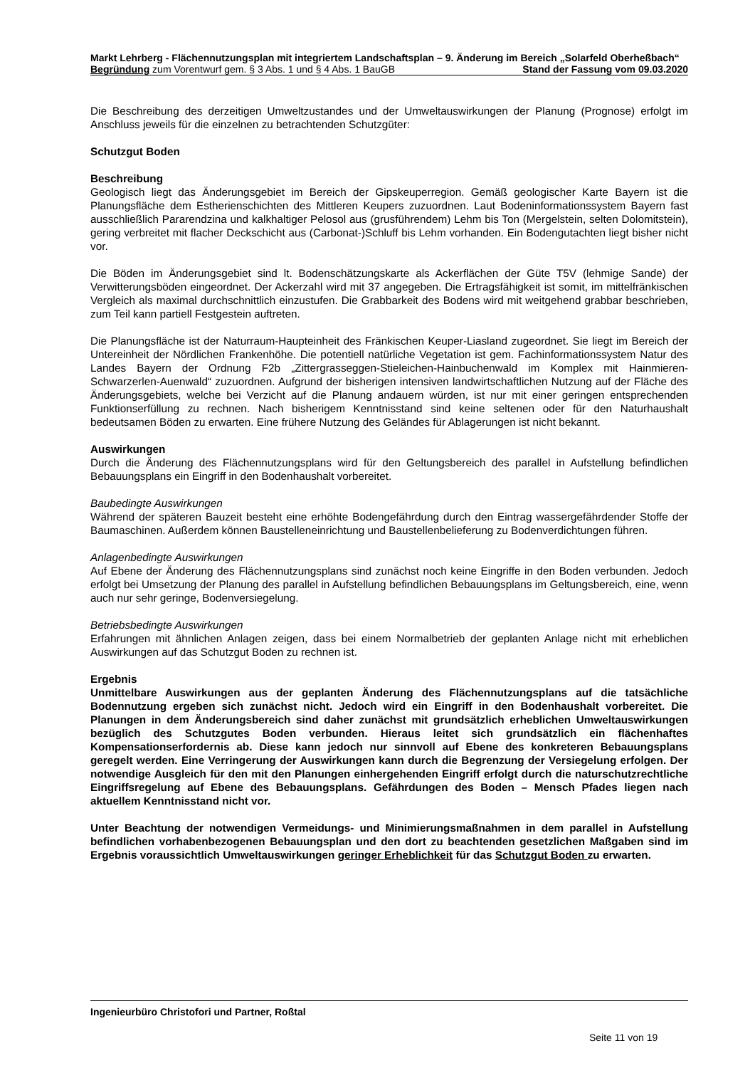Markt Lehrberg - Flächennutzungsplan mit integriertem Landschaftsplan – 9. Änderung im Bereich „Solarfeld Oberheßbach“
Begründung zum Vorentwurf gem. § 3 Abs. 1 und § 4 Abs. 1 BauGB Stand der Fassung vom 09.03.2020
Die Beschreibung des derzeitigen Umweltzustandes und der Umweltauswirkungen der Planung (Prognose) erfolgt im Anschluss jeweils für die einzelnen zu betrachtenden Schutzgüter:
Schutzgut Boden
Beschreibung
Geologisch liegt das Änderungsgebiet im Bereich der Gipskeuperregion. Gemäß geologischer Karte Bayern ist die Planungsfläche dem Estherienschichten des Mittleren Keupers zuzuordnen. Laut Bodeninformationssystem Bayern fast ausschließlich Pararendzina und kalkhaltiger Pelosol aus (grusführendem) Lehm bis Ton (Mergelstein, selten Dolomitstein), gering verbreitet mit flacher Deckschicht aus (Carbonat-)Schluff bis Lehm vorhanden. Ein Bodengutachten liegt bisher nicht vor.
Die Böden im Änderungsgebiet sind lt. Bodenschätzungskarte als Ackerflächen der Güte T5V (lehmige Sande) der Verwitterungsböden eingeordnet. Der Ackerzahl wird mit 37 angegeben. Die Ertragsfähigkeit ist somit, im mittelfränkischen Vergleich als maximal durchschnittlich einzustufen. Die Grabbarkeit des Bodens wird mit weitgehend grabbar beschrieben, zum Teil kann partiell Festgestein auftreten.
Die Planungsfläche ist der Naturraum-Haupteinheit des Fränkischen Keuper-Liasland zugeordnet. Sie liegt im Bereich der Untereinheit der Nördlichen Frankenhöhe. Die potentiell natürliche Vegetation ist gem. Fachinformationssystem Natur des Landes Bayern der Ordnung F2b „Zittergrasseggen-Stieleichen-Hainbuchenwald im Komplex mit Hainmieren-Schwarzerlen-Auenwald“ zuzuordnen. Aufgrund der bisherigen intensiven landwirtschaftlichen Nutzung auf der Fläche des Änderungsgebiets, welche bei Verzicht auf die Planung andauern würden, ist nur mit einer geringen entsprechenden Funktionserfüllung zu rechnen. Nach bisherigem Kenntnisstand sind keine seltenen oder für den Naturhaushalt bedeutsamen Böden zu erwarten. Eine frühere Nutzung des Geländes für Ablagerungen ist nicht bekannt.
Auswirkungen
Durch die Änderung des Flächennutzungsplans wird für den Geltungsbereich des parallel in Aufstellung befindlichen Bebauungsplans ein Eingriff in den Bodenhaushalt vorbereitet.
Baubedingte Auswirkungen
Während der späteren Bauzeit besteht eine erhöhte Bodengefährdung durch den Eintrag wassergefährdender Stoffe der Baumaschinen. Außerdem können Baustelleneinrichtung und Baustellenbelieferung zu Bodenverdichtungen führen.
Anlagenbedingte Auswirkungen
Auf Ebene der Änderung des Flächennutzungsplans sind zunächst noch keine Eingriffe in den Boden verbunden. Jedoch erfolgt bei Umsetzung der Planung des parallel in Aufstellung befindlichen Bebauungsplans im Geltungsbereich, eine, wenn auch nur sehr geringe, Bodenversiegelung.
Betriebsbedingte Auswirkungen
Erfahrungen mit ähnlichen Anlagen zeigen, dass bei einem Normalbetrieb der geplanten Anlage nicht mit erheblichen Auswirkungen auf das Schutzgut Boden zu rechnen ist.
Ergebnis
Unmittelbare Auswirkungen aus der geplanten Änderung des Flächennutzungsplans auf die tatsächliche Bodennutzung ergeben sich zunächst nicht. Jedoch wird ein Eingriff in den Bodenhaushalt vorbereitet. Die Planungen in dem Änderungsbereich sind daher zunächst mit grundsätzlich erheblichen Umweltauswirkungen bezüglich des Schutzgutes Boden verbunden. Hieraus leitet sich grundsätzlich ein flächenhaftes Kompensationserfordernis ab. Diese kann jedoch nur sinnvoll auf Ebene des konkreteren Bebauungsplans geregelt werden. Eine Verringerung der Auswirkungen kann durch die Begrenzung der Versiegelung erfolgen. Der notwendige Ausgleich für den mit den Planungen einhergehenden Eingriff erfolgt durch die naturschutzrechtliche Eingriffsregelung auf Ebene des Bebauungsplans. Gefährdungen des Boden – Mensch Pfades liegen nach aktuellem Kenntnisstand nicht vor.
Unter Beachtung der notwendigen Vermeidungs- und Minimierungsmaßnahmen in dem parallel in Aufstellung befindlichen vorhabenbezogenen Bebauungsplan und den dort zu beachtenden gesetzlichen Maßgaben sind im Ergebnis voraussichtlich Umweltauswirkungen geringer Erheblichkeit für das Schutzgut Boden zu erwarten.
Ingenieurbüro Christofori und Partner, Roßtal
Seite 11 von 19